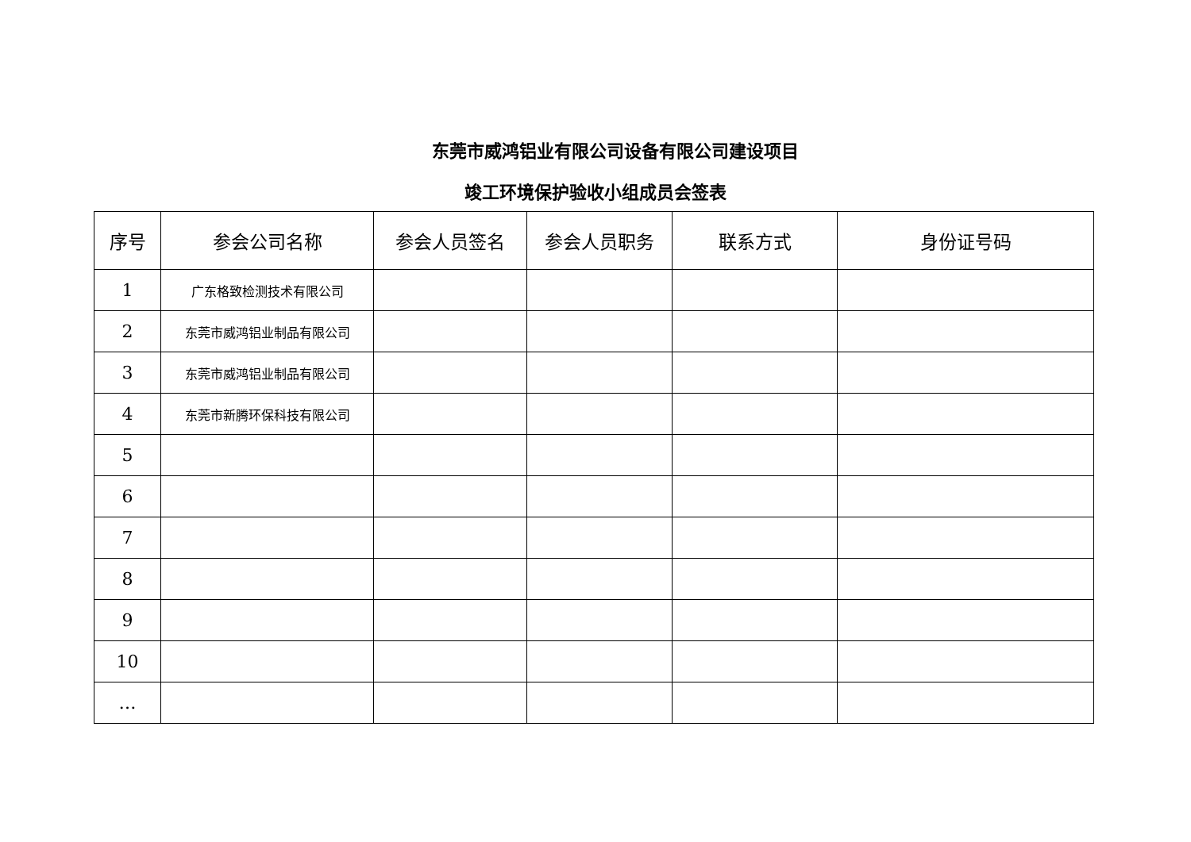东莞市威鸿铝业有限公司设备有限公司建设项目
竣工环境保护验收小组成员会签表
| 序号 | 参会公司名称 | 参会人员签名 | 参会人员职务 | 联系方式 | 身份证号码 |
| --- | --- | --- | --- | --- | --- |
| 1 | 广东格致检测技术有限公司 | | | | |
| 2 | 东莞市威鸿铝业制品有限公司 | | | | |
| 3 | 东莞市威鸿铝业制品有限公司 | | | | |
| 4 | 东莞市新腾环保科技有限公司 | | | | |
| 5 | | | | | |
| 6 | | | | | |
| 7 | | | | | |
| 8 | | | | | |
| 9 | | | | | |
| 10 | | | | | |
| … | | | | | |